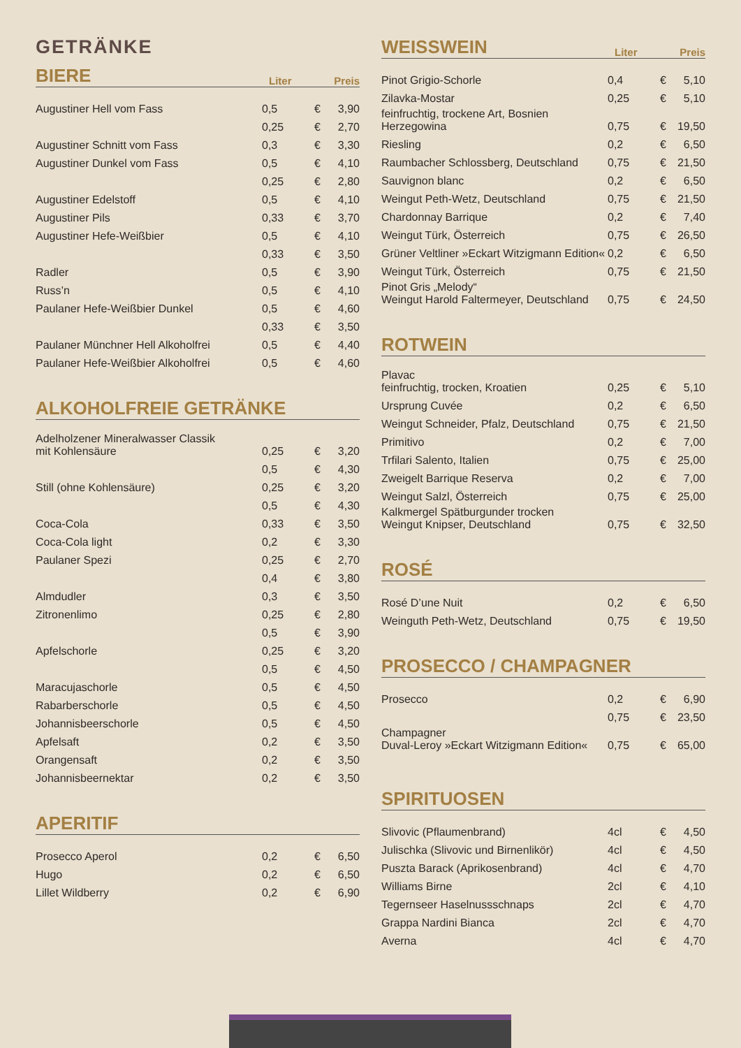GETRÄNKE
BIERE
Liter Preis
| Augustiner Hell vom Fass | 0,5 | € | 3,90 |
| | 0,25 | € | 2,70 |
| Augustiner Schnitt vom Fass | 0,3 | € | 3,30 |
| Augustiner Dunkel vom Fass | 0,5 | € | 4,10 |
| | 0,25 | € | 2,80 |
| Augustiner Edelstoff | 0,5 | € | 4,10 |
| Augustiner Pils | 0,33 | € | 3,70 |
| Augustiner Hefe-Weißbier | 0,5 | € | 4,10 |
| | 0,33 | € | 3,50 |
| Radler | 0,5 | € | 3,90 |
| Russ’n | 0,5 | € | 4,10 |
| Paulaner Hefe-Weißbier Dunkel | 0,5 | € | 4,60 |
| | 0,33 | € | 3,50 |
| Paulaner Münchner Hell Alkoholfrei | 0,5 | € | 4,40 |
| Paulaner Hefe-Weißbier Alkoholfrei | 0,5 | € | 4,60 |
ALKOHOLFREIE GETRÄNKE
| Adelholzener Mineralwasser Classik mit Kohlensäure | 0,25 | € | 3,20 |
| | 0,5 | € | 4,30 |
| Still (ohne Kohlensäure) | 0,25 | € | 3,20 |
| | 0,5 | € | 4,30 |
| Coca-Cola | 0,33 | € | 3,50 |
| Coca-Cola light | 0,2 | € | 3,30 |
| Paulaner Spezi | 0,25 | € | 2,70 |
| | 0,4 | € | 3,80 |
| Almdudler | 0,3 | € | 3,50 |
| Zitronenlimo | 0,25 | € | 2,80 |
| | 0,5 | € | 3,90 |
| Apfelschorle | 0,25 | € | 3,20 |
| | 0,5 | € | 4,50 |
| Maracujaschorle | 0,5 | € | 4,50 |
| Rabarberschorle | 0,5 | € | 4,50 |
| Johannisbeerschorle | 0,5 | € | 4,50 |
| Apfelsaft | 0,2 | € | 3,50 |
| Orangensaft | 0,2 | € | 3,50 |
| Johannisbeernektar | 0,2 | € | 3,50 |
APERITIF
| Prosecco Aperol | 0,2 | € | 6,50 |
| Hugo | 0,2 | € | 6,50 |
| Lillet Wildberry | 0,2 | € | 6,90 |
WEISSWEIN
Liter Preis
| Pinot Grigio-Schorle | 0,4 | € | 5,10 |
| Zilavka-Mostar | 0,25 | € | 5,10 |
| feinfruchtig, trockene Art, Bosnien Herzegowina | 0,75 | € | 19,50 |
| Riesling | 0,2 | € | 6,50 |
| Raumbacher Schlossberg, Deutschland | 0,75 | € | 21,50 |
| Sauvignon blanc | 0,2 | € | 6,50 |
| Weingut Peth-Wetz, Deutschland | 0,75 | € | 21,50 |
| Chardonnay Barrique | 0,2 | € | 7,40 |
| Weingut Türk, Österreich | 0,75 | € | 26,50 |
| Grüner Veltliner »Eckart Witzigmann Edition« | 0,2 | € | 6,50 |
| Weingut Türk, Österreich | 0,75 | € | 21,50 |
| Pinot Gris „Melody“ Weingut Harold Faltermeyer, Deutschland | 0,75 | € | 24,50 |
ROTWEIN
| Plavac feinfruchtig, trocken, Kroatien | 0,25 | € | 5,10 |
| Ursprung Cuvée | 0,2 | € | 6,50 |
| Weingut Schneider, Pfalz, Deutschland | 0,75 | € | 21,50 |
| Primitivo | 0,2 | € | 7,00 |
| Trfilari Salento, Italien | 0,75 | € | 25,00 |
| Zweigelt Barrique Reserva | 0,2 | € | 7,00 |
| Weingut Salzl, Österreich | 0,75 | € | 25,00 |
| Kalkmergel Spätburgunder trocken Weingut Knipser, Deutschland | 0,75 | € | 32,50 |
ROSÉ
| Rosé D’une Nuit | 0,2 | € | 6,50 |
| Weinguth Peth-Wetz, Deutschland | 0,75 | € | 19,50 |
PROSECCO / CHAMPAGNER
| Prosecco | 0,2 | € | 6,90 |
| | 0,75 | € | 23,50 |
| Champagner Duval-Leroy »Eckart Witzigmann Edition« | 0,75 | € | 65,00 |
SPIRITUOSEN
| Slivovic (Pflaumenbrand) | 4cl | € | 4,50 |
| Julischka (Slivovic und Birnenlikör) | 4cl | € | 4,50 |
| Puszta Barack (Aprikosenbrand) | 4cl | € | 4,70 |
| Williams Birne | 2cl | € | 4,10 |
| Tegernseer Haselnussschnaps | 2cl | € | 4,70 |
| Grappa Nardini Bianca | 2cl | € | 4,70 |
| Averna | 4cl | € | 4,70 |